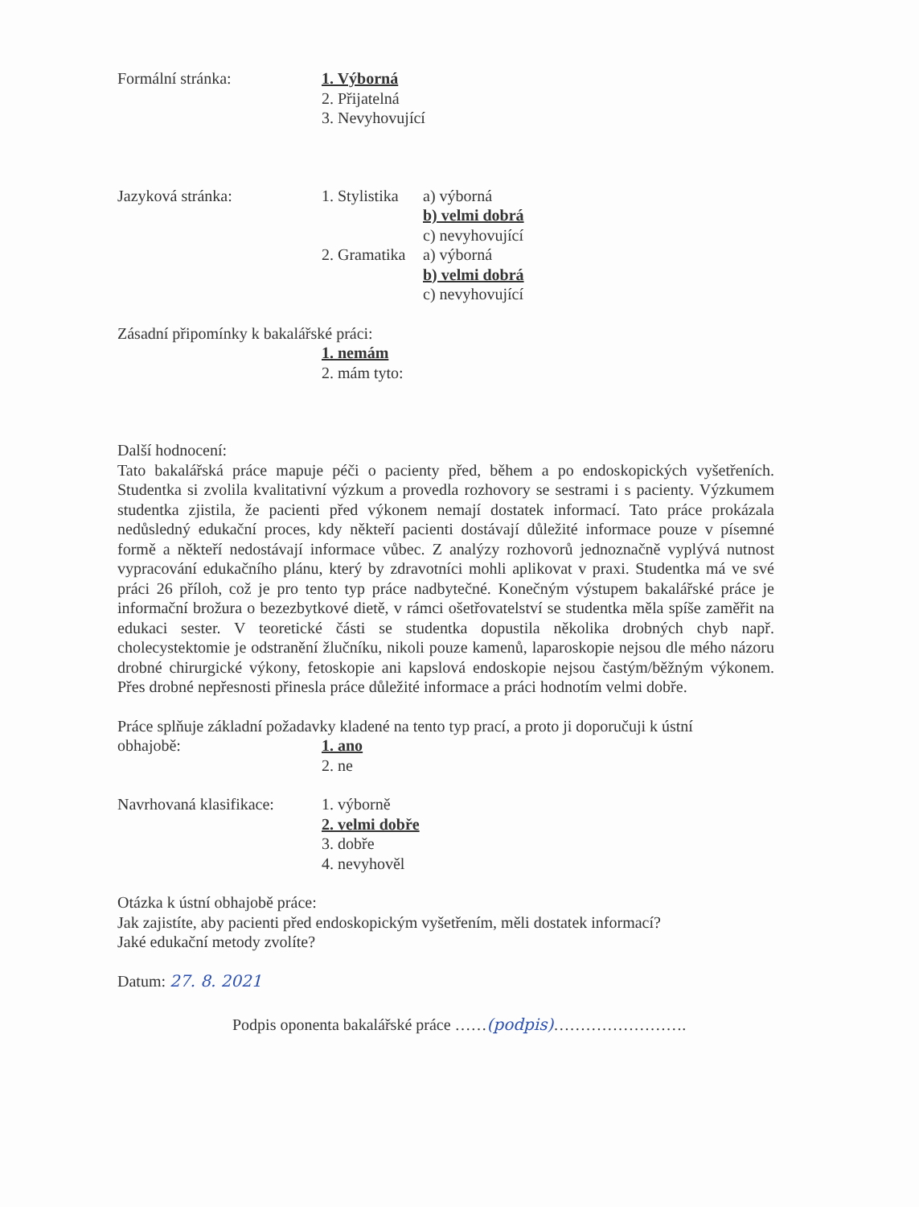Formální stránka: 1. Výborná
2. Přijatelná
3. Nevyhovující
Jazyková stránka: 1. Stylistika
a) výborná
b) velmi dobrá
c) nevyhovující
2. Gramatika
a) výborná
b) velmi dobrá
c) nevyhovující
Zásadní připomínky k bakalářské práci:
1. nemám
2. mám tyto:
Další hodnocení:
Tato bakalářská práce mapuje péči o pacienty před, během a po endoskopických vyšetřeních. Studentka si zvolila kvalitativní výzkum a provedla rozhovory se sestrami i s pacienty. Výzkumem studentka zjistila, že pacienti před výkonem nemají dostatek informací. Tato práce prokázala nedůsledný edukační proces, kdy někteří pacienti dostávají důležité informace pouze v písemné formě a někteří nedostávají informace vůbec. Z analýzy rozhovorů jednoznačně vyplývá nutnost vypracování edukačního plánu, který by zdravotníci mohli aplikovat v praxi. Studentka má ve své práci 26 příloh, což je pro tento typ práce nadbytečné. Konečným výstupem bakalářské práce je informační brožura o bezezbytkové dietě, v rámci ošetřovatelství se studentka měla spíše zaměřit na edukaci sester. V teoretické části se studentka dopustila několika drobných chyb např. cholecystektomie je odstranění žlučníku, nikoli pouze kamenů, laparoskopie nejsou dle mého názoru drobné chirurgické výkony, fetoskopie ani kapslová endoskopie nejsou častým/běžným výkonem. Přes drobné nepřesnosti přinesla práce důležité informace a práci hodnotím velmi dobře.
Práce splňuje základní požadavky kladené na tento typ prací, a proto ji doporučuji k ústní
obhajobě: 1. ano
2. ne
Navrhovaná klasifikace:
1. výborně
2. velmi dobře
3. dobře
4. nevyhověl
Otázka k ústní obhajobě práce:
Jak zajistíte, aby pacienti před endoskopickým vyšetřením, měli dostatek informací?
Jaké edukační metody zvolíte?
Datum: 27. 8. 2021
Podpis oponenta bakalářské práce ……(podpis)…………………….